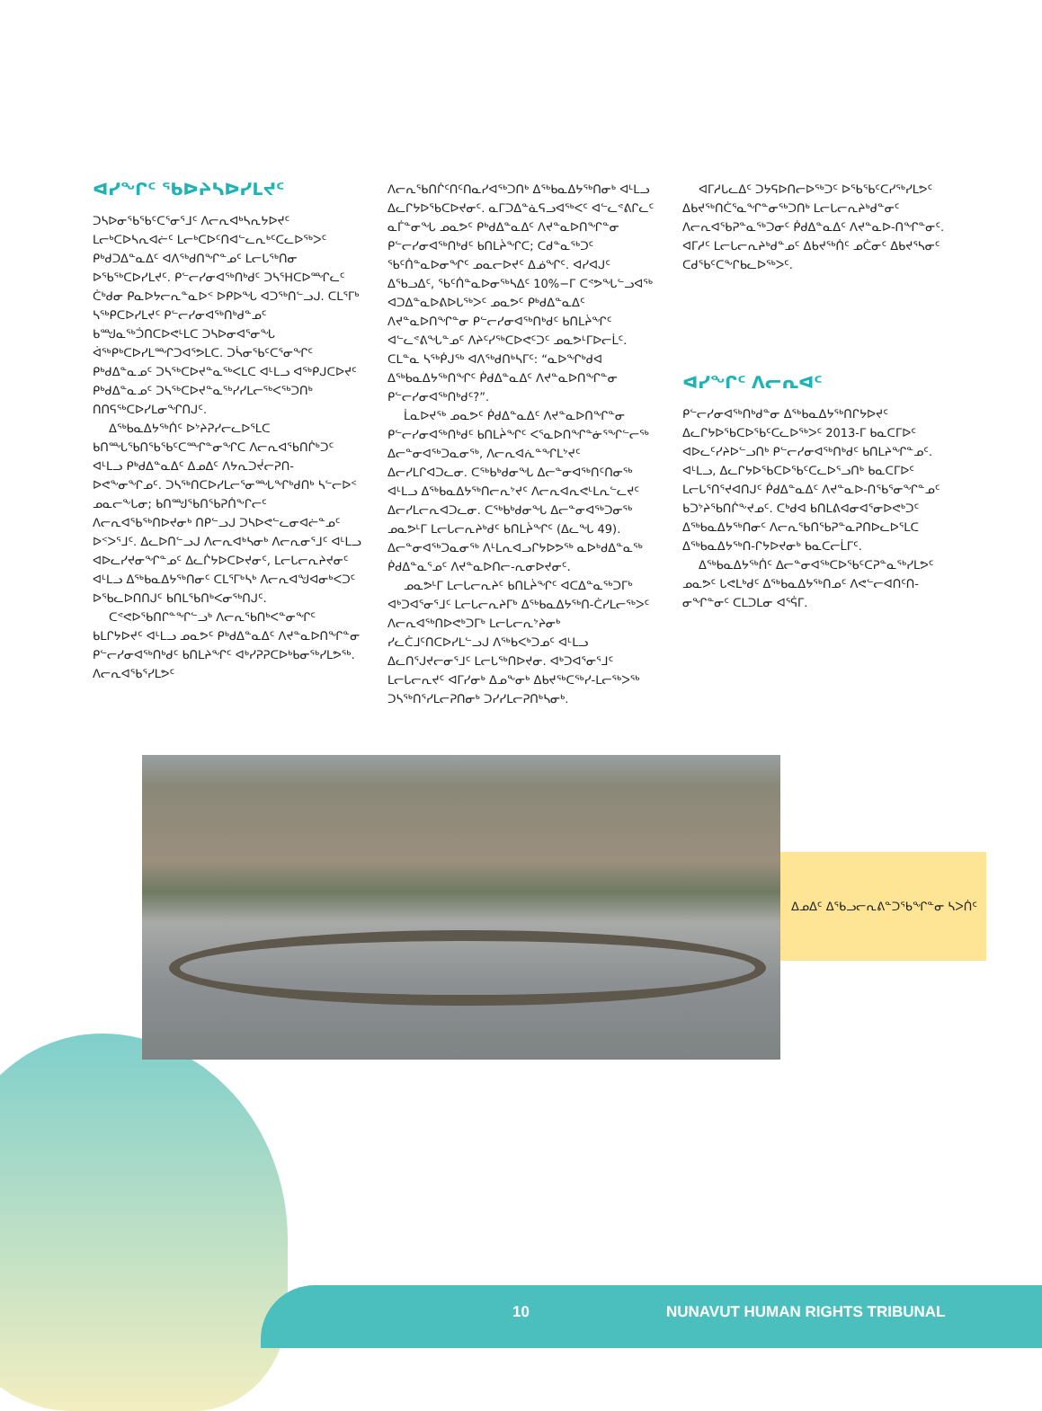ᐊᓯᖏᑦ ᖃᐅᔨᓴᐅᓯᒪᔪᑦ
ᑐᓴᐅᓂᖃᖃᑦᑕᕐᓂᕐᒧᑦ ᐱᓕᕆᐊᒃᓴᕆᔭᐅᔪᑦ ᒪᓕᒃᑕᐅᓴᕆᐊᓖᑦ ᒪᓕᒃᑕᐅᑦᑎᐊᓪᓚᕆᒃᑦᑕᓚᐅᖅᐳᑦ ᑭᒃᑯᑐᐃᓐᓇᐃᑦ ᐊᐱᖅᑯᑎᖏᓐᓄᑦ ᒪᓕᒐᕐᒃᑎᓂ ᐅᖃᖅᑕᐅᓯᒪᔪᑦ. ᑭᓪᓕᓯᓂᐊᖅᑎᒃᑯᑦ ᑐᓴᕐᕼᑕᐅᙱᓚᑦ ᑖᒃᑯᓂ ᑭᓇᐅᔭᓕᕆᓐᓇᐅᑉ ᐅᑭᐅᖓ ᐊᑐᖅᑎᓪᓗᒍ. ᑕᒪᕐᒥᒃ ᓴᖅᑭᑕᐅᓯᒪᔪᑦ ᑭᓪᓕᓯᓂᐊᖅᑎᒃᑯᓐᓄᑦ ᑲᙳᓇᖅᑑᑎᑕᐅᕙᒻᒪᑕ ᑐᓴᐅᓂᐊᕐᓂᖓ ᐋᖅᑭᒃᑕᐅᓯᒪᙱᑐᐊᕐᕗᒪᑕ. ᑐᓵᓂᖃᑦᑕᕐᓂᖏᑦ ᑭᒃᑯᐃᓐᓇᓄᑦ ᑐᓴᖅᑕᐅᔪᓐᓇᖅᐸᒪᑕ ᐊᒻᒪᓗ ᐊᖅᑭᒍᑕᐅᔪᑦ ᑭᒃᑯᐃᓐᓇᓄᑦ ᑐᓴᖅᑕᐅᔪᓐᓇᖅᓯᓯᒪᓕᖅᐸᖅᑐᑎᒃ ᑎᑎᕋᖅᑕᐅᓯᒪᓂᖏᑎᒍᑦ.
ᐃᖅᑲᓇᐃᔭᖅᑏᑦ ᐅᔾᔨᕈᓯᓕᓚᐅᕐᒪᑕ ᑲᑎᙵᖃᑎᖃᖃᑦᑕᙱᓐᓂᖏᑕ ᐱᓕᕆᐊᖃᑎᒌᒃᑐᑦ ᐊᒻᒪᓗ ᑭᒃᑯᐃᓐᓇᐃᑦ ᐃᓄᐃᑦ ᐱᔭᕆᑐᔫᓕᕈᑎ-ᐅᕙᖕᓂᖏᓄᑦ. ᑐᓴᖅᑎᑕᐅᓯᒪᓕᕐᓂᙵᖏᒃᑯᑎᒃ ᓴᓪᓕᐅᑉ ᓄᓇᓕᖕᒐᓂ; ᑲᑎᙳᖃᑎᖃᕈᑏᖕᒋᓕᑦ ᐱᓕᕆᐊᖃᖅᑎᐅᔪᓂᒃ ᑎᑭᓪᓗᒍ ᑐᓴᐅᕙᓪᓚᓂᐊᓖᓐᓄᑦ ᐅᑉᐳᕐᒧᑦ. ᐃᓚᐅᑎᓪᓗᒍ ᐱᓕᕆᐊᒃᓴᓂᒃ ᐱᓕᕆᓂᕐᒧᑦ ᐊᒻᒪᓗ ᐊᐅᓚᓯᔪᓂᖏᓐᓄᑦ ᐃᓚᒌᔭᐅᑕᐅᔪᓂᑦ, ᒪᓕᒐᓕᕆᔨᔪᓂᑦ ᐊᒻᒪᓗ ᐃᖅᑲᓇᐃᔭᖅᑎᓂᑦ ᑕᒪᕐᒥᒃᓴᒃ ᐱᓕᕆᐊᖑᐊᓂᒃᐸᑐᑦ ᐅᖃᓚᐅᑎᑎᒍᑦ ᑲᑎᒪᖃᑎᒃᐸᓂᖅᑎᒍᑦ.
ᑕᕝᕙᐅᖃᑎᒋᓐᖏᓪᓗᒃ ᐱᓕᕆᖃᑎᒃᐸᓐᓂᖏᑦ ᑲᒪᒋᔭᐅᔪᑦ ᐊᒻᒪᓗ ᓄᓇᕗᑦ ᑭᒃᑯᐃᓐᓇᐃᑦ ᐱᔪᓐᓇᐅᑎᖏᓐᓂ ᑭᓪᓕᓯᓂᐊᖅᑎᒃᑯᑦ ᑲᑎᒪᔨᖏᑦ ᐊᒃᓯᕈᕈᑕᐅᒃᑲᓂᖅᓯᒪᕗᖅ. ᐱᓕᕆᐊᖃᕐᓯᒪᕗᑦ
ᐱᓕᕆᖃᑎᒌᑦᑎᑦᑎᓇᓯᐊᖅᑐᑎᒃ ᐃᖅᑲᓇᐃᔭᖅᑎᓂᒃ ᐊᒻᒪᓗ ᐃᓚᒋᔭᐅᖃᑕᐅᔪᓂᑦ. ᓇᒥᑐᐃᓐᓈᕋᓗᐊᖅᐸᑦ ᐊᓪᓚᕝᕕᒋᓚᑦ ᓇᒦᓐᓂᖓ ᓄᓇᕗᑦ ᑭᒃᑯᐃᓐᓇᐃᑦ ᐱᔪᓐᓇᐅᑎᖏᓐᓂ ᑭᓪᓕᓯᓂᐊᖅᑎᒃᑯᑦ ᑲᑎᒪᔩᖏᑕ; ᑕᑯᓐᓇᖅᑐᑦ ᖃᑦᑏᓐᓇᐅᓂᖏᑦ ᓄᓇᓕᐅᔪᑦ ᐃᓅᖏᑦ. ᐊᓯᐊᒍᑦ ᐃᖃᓗᐃᑦ, ᖃᑦᑏᓐᓇᐅᓂᖅᓴᐃᑦ 10%−ᒥ ᑕᕝᕗᖓᓪᓗᐊᖅ ᐊᑐᐃᓐᓇᐅᕕᐅᒐᖅᐳᑦ ᓄᓇᕗᑦ ᑭᒃᑯᐃᓐᓇᐃᑦ ᐱᔪᓐᓇᐅᑎᖏᓐᓂ ᑭᓪᓕᓯᓂᐊᖅᑎᒃᑯᑦ ᑲᑎᒪᔩᖏᑦ ᐊᓪᓚᕝᕕᖓᓐᓄᑦ ᐱᔨᑦᓯᖅᑕᐅᕙᑦᑐᑦ ᓄᓇᕗᒻᒥᐅᓕᒫᑦ. ᑕᒪᓐᓇ ᓴᖅᑮᒍᖅ ᐊᐱᖅᑯᑎᒃᓴᒥᑦ: “ᓇᐅᖏᒃᑯᐊ ᐃᖅᑲᓇᐃᔭᖅᑎᖏᑦ ᑮᑯᐃᓐᓇᐃᑦ ᐱᔪᓐᓇᐅᑎᖏᓐᓂ ᑭᓪᓕᓯᓂᐊᖅᑎᒃᑯᑦ?”.
ᒫᓇᐅᔪᖅ ᓄᓇᕗᑦ ᑮᑯᐃᓐᓇᐃᑦ ᐱᔪᓐᓇᐅᑎᖏᓐᓂ ᑭᓪᓕᓯᓂᐊᖅᑎᒃᑯᑦ ᑲᑎᒪᔩᖏᑦ ᐸᕐᓇᐅᑎᖏᓐᓃᕐᖏᓪᓕᖅ ᐃᓕᓐᓂᐊᖅᑐᓇᓂᖅ, ᐱᓕᕆᐊᕇᓐᖏᒪᔾᔪᑦ ᐃᓕᓯᒪᒋᐊᑐᓚᓂ. ᑕᖅᑲᒃᑯᓂᖓ ᐃᓕᓐᓂᐊᖅᑎᑦᑎᓂᖅ ᐊᒻᒪᓗ ᐃᖅᑲᓇᐃᔭᖅᑎᓕᕆᔾᔪᑦ ᐱᓕᕆᐊᕆᕙᒻᒪᕆᓪᓚᔪᑦ ᐃᓕᓯᒪᓕᕆᐊᑐᓚᓂ. ᑕᖅᑲᒃᑯᓂᖓ ᐃᓕᓐᓂᐊᖅᑐᓂᖅ ᓄᓇᕗᒻᒥ ᒪᓕᒐᓕᕆᔨᒃᑯᑦ ᑲᑎᒪᔩᖏᑦ (ᐃᓚᖓ 49). ᐃᓕᓐᓂᐊᖅᑐᓇᓂᖅ ᐱᒻᒪᕆᐊᓗᒋᔭᐅᕗᖅ ᓇᐅᒃᑯᐃᓐᓇᖅ ᑮᑯᐃᓐᓇᕐᓄᑦ ᐱᔪᓐᓇᐅᑎᓕ-ᕆᓂᐅᔪᓂᑦ.
ᓄᓇᕗᒻᒥ ᒪᓕᒐᓕᕆᔨᑦ ᑲᑎᒪᔩᖏᑦ ᐊᑕᐃᓐᓇᖅᑐᒥᒃ ᐊᒃᑐᐊᕐᓂᕐᒧᑦ ᒪᓕᒐᓕᕆᔨᒥᒃ ᐃᖅᑲᓇᐃᔭᖅᑎ-ᑖᓯᒪᓕᖅᐳᑦ ᐱᓕᕆᐊᖅᑎᐅᕙᒃᑐᒥᒃ ᒪᓕᒐᓕᕆᔾᔨᓂᒃ ᓯᓚᑖᒧᑦᑎᑕᐅᓯᒪᓪᓗᒍ ᐱᖅᑲᐸᒃᑐᓄᑦ ᐊᒻᒪᓗ ᐃᓚᑎᕐᒍᔪᓕᓂᕐᒧᑦ ᒪᓕᒐᖅᑎᐅᔪᓂ. ᐊᒃᑐᐊᕐᓂᕐᒧᑦ ᒪᓕᒐᓕᕆᔪᑦ ᐊᒥᓯᓂᒃ ᐃᓄᖕᓂᒃ ᐃᑲᔪᖅᑕᖅᓯ-ᒪᓕᖅᐳᖅ ᑐᓴᖅᑎᕐᓯᒪᓕᕈᑎᓂᒃ ᑐᓯᓯᒪᓕᕈᑎᒃᓴᓂᒃ.
ᐊᒥᓱᒐᓚᐃᑦ ᑐᔭᕋᐅᑎᓕᐅᖅᑐᑦ ᐅᖃᖃᑦᑕᓯᖅᓯᒪᕗᑦ ᐃᑲᔪᖅᑎᑖᕐᓇᖏᓐᓂᖅᑐᑎᒃ ᒪᓕᒐᓕᕆᔨᒃᑯᓐᓂᑦ ᐱᓕᕆᐊᖃᕈᓐᓇᖅᑐᓂᑦ ᑮᑯᐃᓐᓇᐃᑦ ᐱᔪᓐᓇᐅ-ᑎᖏᓐᓂᑦ. ᐊᒥᓱᑦ ᒪᓕᒐᓕᕆᔨᒃᑯᓐᓄᑦ ᐃᑲᔪᖅᑏᑦ ᓄᑖᓂᑦ ᐃᑲᔪᕐᓴᓂᑦ ᑕᑯᖃᑦᑕᖕᒋᑲᓚᐅᖅᐳᑦ.
ᐊᓯᖏᑦ ᐱᓕᕆᐊᑦ
ᑭᓪᓕᓯᓂᐊᖅᑎᒃᑯᓐᓂ ᐃᖅᑲᓇᐃᔭᖅᑎᒋᔭᐅᔪᑦ ᐃᓚᒋᔭᐅᖃᑕᐅᖃᑦᑕᓚᐅᖅᐳᑦ 2013-ᒥ ᑲᓇᑕᒥᐅᑦ ᐊᐅᓚᑦᓯᔨᐅᓪᓗᑎᒃ ᑭᓪᓕᓯᓂᐊᖅᑎᒃᑯᑦ ᑲᑎᒪᔨᖏᓐᓄᑦ. ᐊᒻᒪᓗ, ᐃᓚᒋᔭᐅᖃᑕᐅᖃᑦᑕᓚᐅᕐᓗᑎᒃ ᑲᓇᑕᒥᐅᑦ ᒪᓕᒐᕐᑎᕐᔪᐊᑎᒍᑦ ᑮᑯᐃᓐᓇᐃᑦ ᐱᔪᓐᓇᐅ-ᑎᖃᕐᓂᖏᓐᓄᑦ ᑲᑐᔾᔨᖃᑎᒌᖕᔪᓄᑦ. ᑕᒃᑯᐊ ᑲᑎᒪᕕᐊᓂᐊᕐᓂᐅᕙᒃᑐᑦ ᐃᖅᑲᓇᐃᔭᖅᑎᓂᑦ ᐱᓕᕆᖃᑎᖃᕈᓐᓇᕈᑎᐅᓚᐅᕐᒪᑕ ᐃᖅᑲᓇᐃᔭᖅᑎ-ᒋᔭᐅᔪᓂᒃ ᑲᓇᑕᓕᒫᒥᑦ.
ᐃᖅᑲᓇᐃᔭᖅᑏᑦ ᐃᓕᓐᓂᐊᖅᑕᐅᖃᑦᑕᕈᓐᓇᖅᓯᒪᕗᑦ ᓄᓇᕗᑦ ᒐᕙᒪᒃᑯᑦ ᐃᖅᑲᓇᐃᔭᖅᑎᓄᑦ ᐱᕙᓪᓕᐊᑎᑦᑎ-ᓂᖏᓐᓂᑦ ᑕᒪᑐᒪᓂ ᐊᕐᕌᒥ.
ᐃᓄᐃᑦ ᐃᖃᓗᓕᕆᕕᓐᑐᖃᖏᓐᓂ ᓴᐳᑏᑦ
10 NUNAVUT HUMAN RIGHTS TRIBUNAL